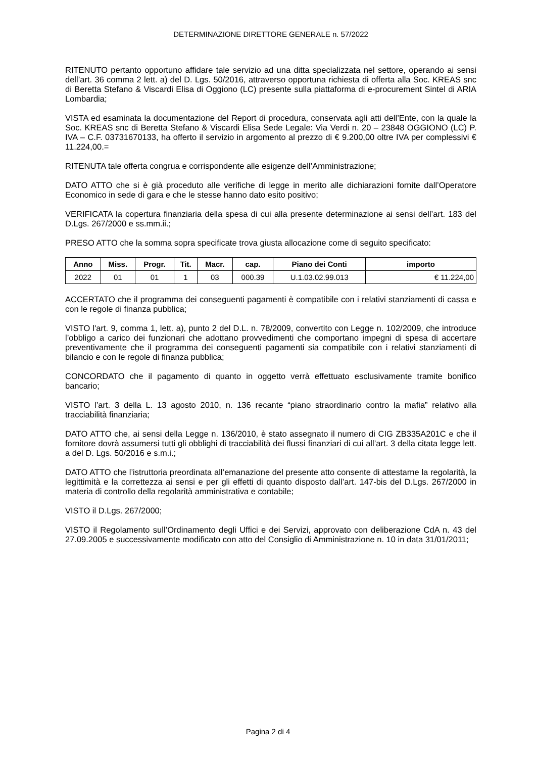DETERMINAZIONE DIRETTORE GENERALE n. 57/2022
RITENUTO pertanto opportuno affidare tale servizio ad una ditta specializzata nel settore, operando ai sensi dell’art. 36 comma 2 lett. a) del D. Lgs. 50/2016, attraverso opportuna richiesta di offerta alla Soc. KREAS snc di Beretta Stefano & Viscardi Elisa di Oggiono (LC) presente sulla piattaforma di e-procurement Sintel di ARIA Lombardia;
VISTA ed esaminata la documentazione del Report di procedura, conservata agli atti dell’Ente, con la quale la Soc. KREAS snc di Beretta Stefano & Viscardi Elisa Sede Legale: Via Verdi n. 20 – 23848 OGGIONO (LC) P. IVA – C.F. 03731670133, ha offerto il servizio in argomento al prezzo di € 9.200,00 oltre IVA per complessivi € 11.224,00.=
RITENUTA tale offerta congrua e corrispondente alle esigenze dell’Amministrazione;
DATO ATTO che si è già proceduto alle verifiche di legge in merito alle dichiarazioni fornite dall’Operatore Economico in sede di gara e che le stesse hanno dato esito positivo;
VERIFICATA la copertura finanziaria della spesa di cui alla presente determinazione ai sensi dell’art. 183 del D.Lgs. 267/2000 e ss.mm.ii.;
PRESO ATTO che la somma sopra specificate trova giusta allocazione come di seguito specificato:
| Anno | Miss. | Progr. | Tit. | Macr. | cap. | Piano dei Conti | importo |
| --- | --- | --- | --- | --- | --- | --- | --- |
| 2022 | 01 | 01 | 1 | 03 | 000.39 | U.1.03.02.99.013 | € 11.224,00 |
ACCERTATO che il programma dei conseguenti pagamenti è compatibile con i relativi stanziamenti di cassa e con le regole di finanza pubblica;
VISTO l'art. 9, comma 1, lett. a), punto 2 del D.L. n. 78/2009, convertito con Legge n. 102/2009, che introduce l’obbligo a carico dei funzionari che adottano provvedimenti che comportano impegni di spesa di accertare preventivamente che il programma dei conseguenti pagamenti sia compatibile con i relativi stanziamenti di bilancio e con le regole di finanza pubblica;
CONCORDATO che il pagamento di quanto in oggetto verrà effettuato esclusivamente tramite bonifico bancario;
VISTO l’art. 3 della L. 13 agosto 2010, n. 136 recante “piano straordinario contro la mafia” relativo alla tracciabilità finanziaria;
DATO ATTO che, ai sensi della Legge n. 136/2010, è stato assegnato il numero di CIG ZB335A201C e che il fornitore dovrà assumersi tutti gli obblighi di tracciabilità dei flussi finanziari di cui all’art. 3 della citata legge lett. a del D. Lgs. 50/2016 e s.m.i.;
DATO ATTO che l’istruttoria preordinata all’emanazione del presente atto consente di attestarne la regolarità, la legittimità e la correttezza ai sensi e per gli effetti di quanto disposto dall’art. 147-bis del D.Lgs. 267/2000 in materia di controllo della regolarità amministrativa e contabile;
VISTO il D.Lgs. 267/2000;
VISTO il Regolamento sull’Ordinamento degli Uffici e dei Servizi, approvato con deliberazione CdA n. 43 del 27.09.2005 e successivamente modificato con atto del Consiglio di Amministrazione n. 10 in data 31/01/2011;
Pagina 2 di 4